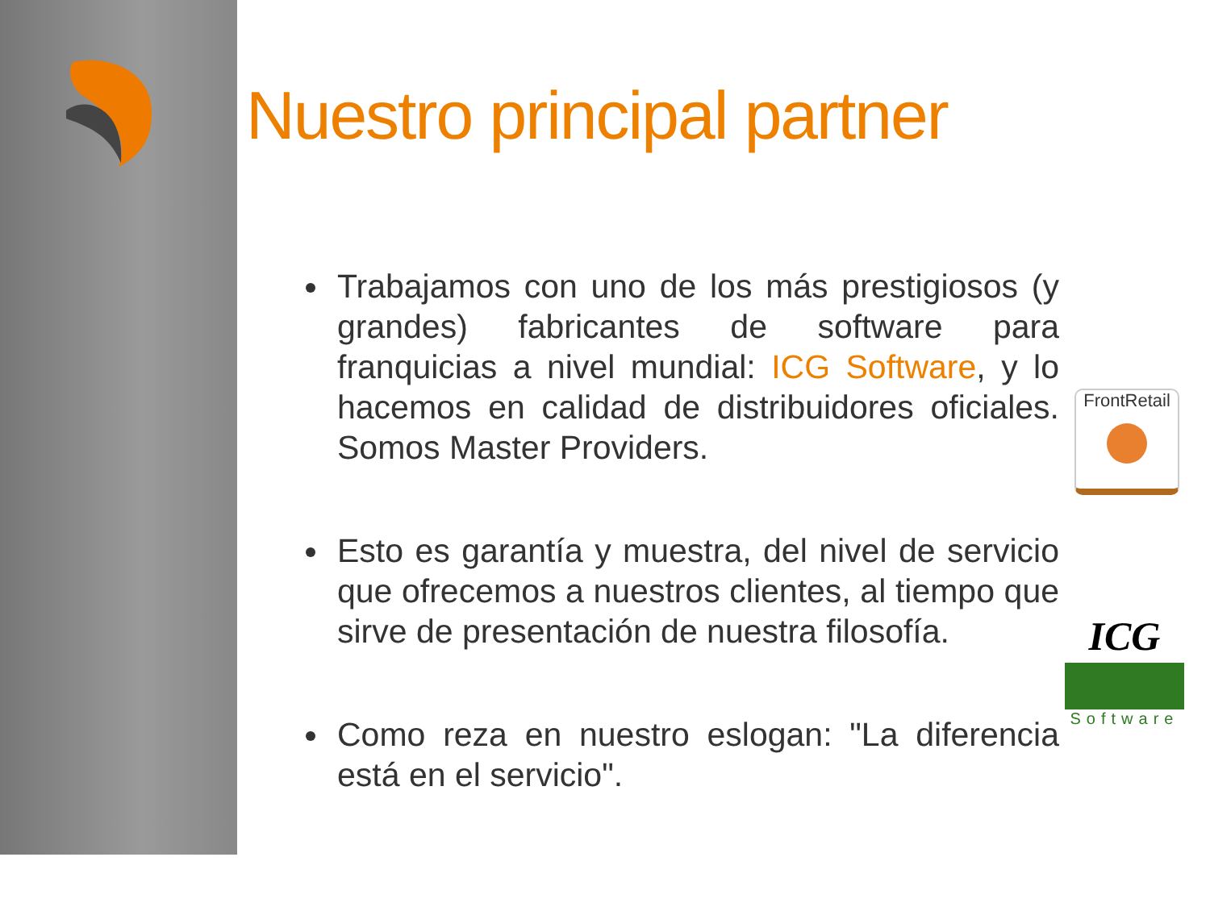Nuestro principal partner
Trabajamos con uno de los más prestigiosos (y grandes) fabricantes de software para franquicias a nivel mundial: ICG Software, y lo hacemos en calidad de distribuidores oficiales. Somos Master Providers.
Esto es garantía y muestra, del nivel de servicio que ofrecemos a nuestros clientes, al tiempo que sirve de presentación de nuestra filosofía.
Como reza en nuestro eslogan: "La diferencia está en el servicio".
FrontRetail
ICG
Software